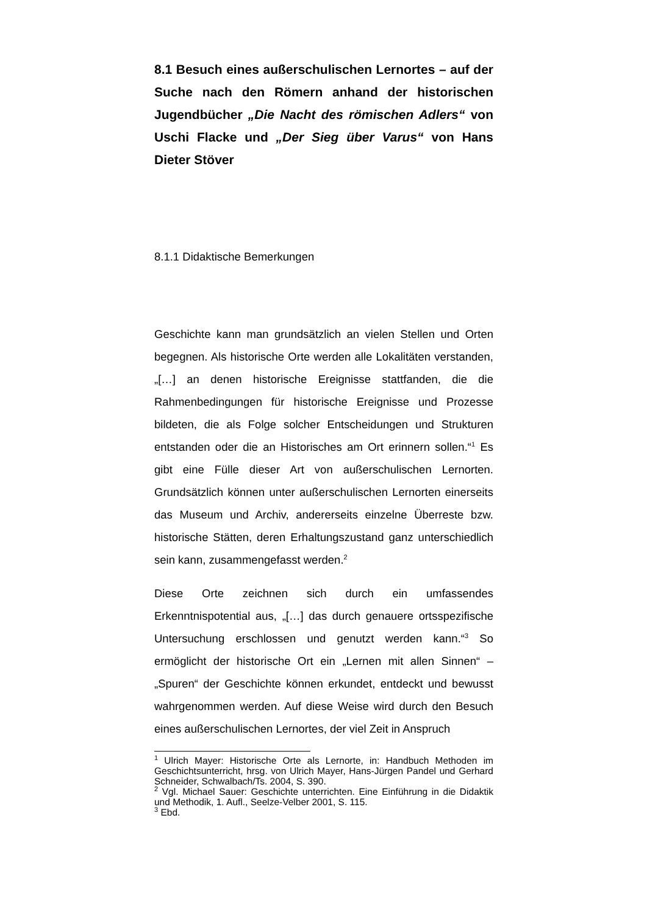8.1 Besuch eines außerschulischen Lernortes – auf der Suche nach den Römern anhand der historischen Jugendbücher „Die Nacht des römischen Adlers“ von Uschi Flacke und „Der Sieg über Varus“ von Hans Dieter Stöver
8.1.1 Didaktische Bemerkungen
Geschichte kann man grundsätzlich an vielen Stellen und Orten begegnen. Als historische Orte werden alle Lokalitäten verstanden, „[…] an denen historische Ereignisse stattfanden, die die Rahmenbedingungen für historische Ereignisse und Prozesse bildeten, die als Folge solcher Entscheidungen und Strukturen entstanden oder die an Historisches am Ort erinnern sollen.“<sup>1</sup> Es gibt eine Fülle dieser Art von außerschulischen Lernorten. Grundsätzlich können unter außerschulischen Lernorten einerseits das Museum und Archiv, andererseits einzelne Überreste bzw. historische Stätten, deren Erhaltungszustand ganz unterschiedlich sein kann, zusammengefasst werden.<sup>2</sup>
Diese Orte zeichnen sich durch ein umfassendes Erkenntnispotential aus, „[…] das durch genauere ortsspezifische Untersuchung erschlossen und genutzt werden kann.“<sup>3</sup> So ermöglicht der historische Ort ein „Lernen mit allen Sinnen“ – „Spuren“ der Geschichte können erkundet, entdeckt und bewusst wahrgenommen werden. Auf diese Weise wird durch den Besuch eines außerschulischen Lernortes, der viel Zeit in Anspruch
<sup>1</sup> Ulrich Mayer: Historische Orte als Lernorte, in: Handbuch Methoden im Geschichtsunterricht, hrsg. von Ulrich Mayer, Hans-Jürgen Pandel und Gerhard Schneider, Schwalbach/Ts. 2004, S. 390.
<sup>2</sup> Vgl. Michael Sauer: Geschichte unterrichten. Eine Einführung in die Didaktik und Methodik, 1. Aufl., Seelze-Velber 2001, S. 115.
<sup>3</sup> Ebd.